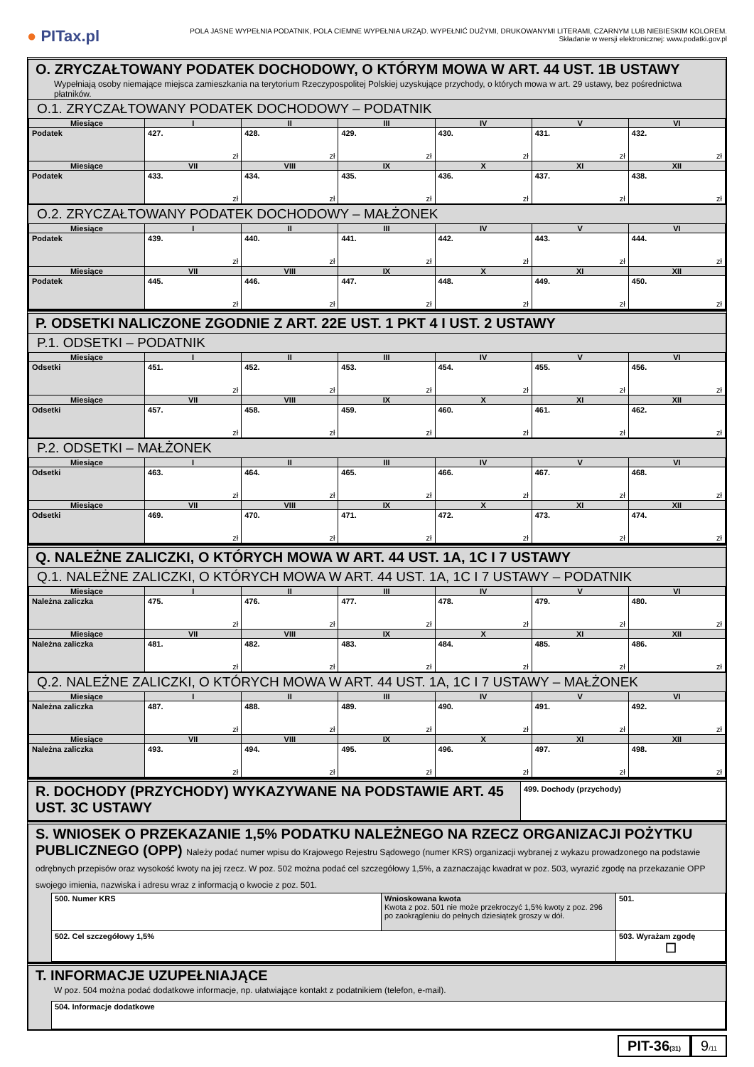● PITax.pl
POLA JASNE WYPEŁNIA PODATNIK, POLA CIEMNE WYPEŁNIA URZĄD. WYPEŁNIĆ DUŻYMI, DRUKOWANYMI LITERAMI, CZARNYM LUB NIEBIESKIM KOLOREM.
Składanie w wersji elektronicznej: www.podatki.gov.pl
O. ZRYCZAŁTOWANY PODATEK DOCHODOWY, O KTÓRYM MOWA W ART. 44 UST. 1B USTAWY
Wypełniają osoby niemające miejsca zamieszkania na terytorium Rzeczypospolitej Polskiej uzyskujące przychody, o których mowa w art. 29 ustawy, bez pośrednictwa płatników.
O.1. ZRYCZAŁTOWANY PODATEK DOCHODOWY – PODATNIK
| Miesiące | I | II | III | IV | V | VI |
| Podatek | 427. zł | 428. zł | 429. zł | 430. zł | 431. zł | 432. zł |
| Miesiące | VII | VIII | IX | X | XI | XII |
| Podatek | 433. zł | 434. zł | 435. zł | 436. zł | 437. zł | 438. zł |
O.2. ZRYCZAŁTOWANY PODATEK DOCHODOWY – MAŁŻONEK
| Miesiące | I | II | III | IV | V | VI |
| Podatek | 439. zł | 440. zł | 441. zł | 442. zł | 443. zł | 444. zł |
| Miesiące | VII | VIII | IX | X | XI | XII |
| Podatek | 445. zł | 446. zł | 447. zł | 448. zł | 449. zł | 450. zł |
P. ODSETKI NALICZONE ZGODNIE Z ART. 22E UST. 1 PKT 4 I UST. 2 USTAWY
P.1. ODSETKI – PODATNIK
| Miesiące | I | II | III | IV | V | VI |
| Odsetki | 451. zł | 452. zł | 453. zł | 454. zł | 455. zł | 456. zł |
| Miesiące | VII | VIII | IX | X | XI | XII |
| Odsetki | 457. zł | 458. zł | 459. zł | 460. zł | 461. zł | 462. zł |
P.2. ODSETKI – MAŁŻONEK
| Miesiące | I | II | III | IV | V | VI |
| Odsetki | 463. zł | 464. zł | 465. zł | 466. zł | 467. zł | 468. zł |
| Miesiące | VII | VIII | IX | X | XI | XII |
| Odsetki | 469. zł | 470. zł | 471. zł | 472. zł | 473. zł | 474. zł |
Q. NALEŻNE ZALICZKI, O KTÓRYCH MOWA W ART. 44 UST. 1A, 1C I 7 USTAWY
Q.1. NALEŻNE ZALICZKI, O KTÓRYCH MOWA W ART. 44 UST. 1A, 1C I 7 USTAWY – PODATNIK
| Miesiące | I | II | III | IV | V | VI |
| Należna zaliczka | 475. zł | 476. zł | 477. zł | 478. zł | 479. zł | 480. zł |
| Miesiące | VII | VIII | IX | X | XI | XII |
| Należna zaliczka | 481. zł | 482. zł | 483. zł | 484. zł | 485. zł | 486. zł |
Q.2. NALEŻNE ZALICZKI, O KTÓRYCH MOWA W ART. 44 UST. 1A, 1C I 7 USTAWY – MAŁŻONEK
| Miesiące | I | II | III | IV | V | VI |
| Należna zaliczka | 487. zł | 488. zł | 489. zł | 490. zł | 491. zł | 492. zł |
| Miesiące | VII | VIII | IX | X | XI | XII |
| Należna zaliczka | 493. zł | 494. zł | 495. zł | 496. zł | 497. zł | 498. zł |
R. DOCHODY (PRZYCHODY) WYKAZYWANE NA PODSTAWIE ART. 45 UST. 3C USTAWY
499. Dochody (przychody)
S. WNIOSEK O PRZEKAZANIE 1,5% PODATKU NALEŻNEGO NA RZECZ ORGANIZACJI POŻYTKU PUBLICZNEGO (OPP) Należy podać numer wpisu do Krajowego Rejestru Sądowego (numer KRS) organizacji wybranej z wykazu prowadzonego na podstawie odrębnych przepisów oraz wysokość kwoty na jej rzecz. W poz. 502 można podać cel szczegółowy 1,5%, a zaznaczając kwadrat w poz. 503, wyrazić zgodę na przekazanie OPP swojego imienia, nazwiska i adresu wraz z informacją o kwocie z poz. 501.
| 500. Numer KRS | Wnioskowana kwota Kwota z poz. 501 nie może przekroczyć 1,5% kwoty z poz. 296 po zaokrągleniu do pełnych dziesiątek groszy w dół. | 501. |
| 502. Cel szczegółowy 1,5% | | 503. Wyrażam zgodę ☐ |
T. INFORMACJE UZUPEŁNIAJĄCE
W poz. 504 można podać dodatkowe informacje, np. ułatwiające kontakt z podatnikiem (telefon, e-mail).
| 504. Informacje dodatkowe |
PIT-36(31)
9/11